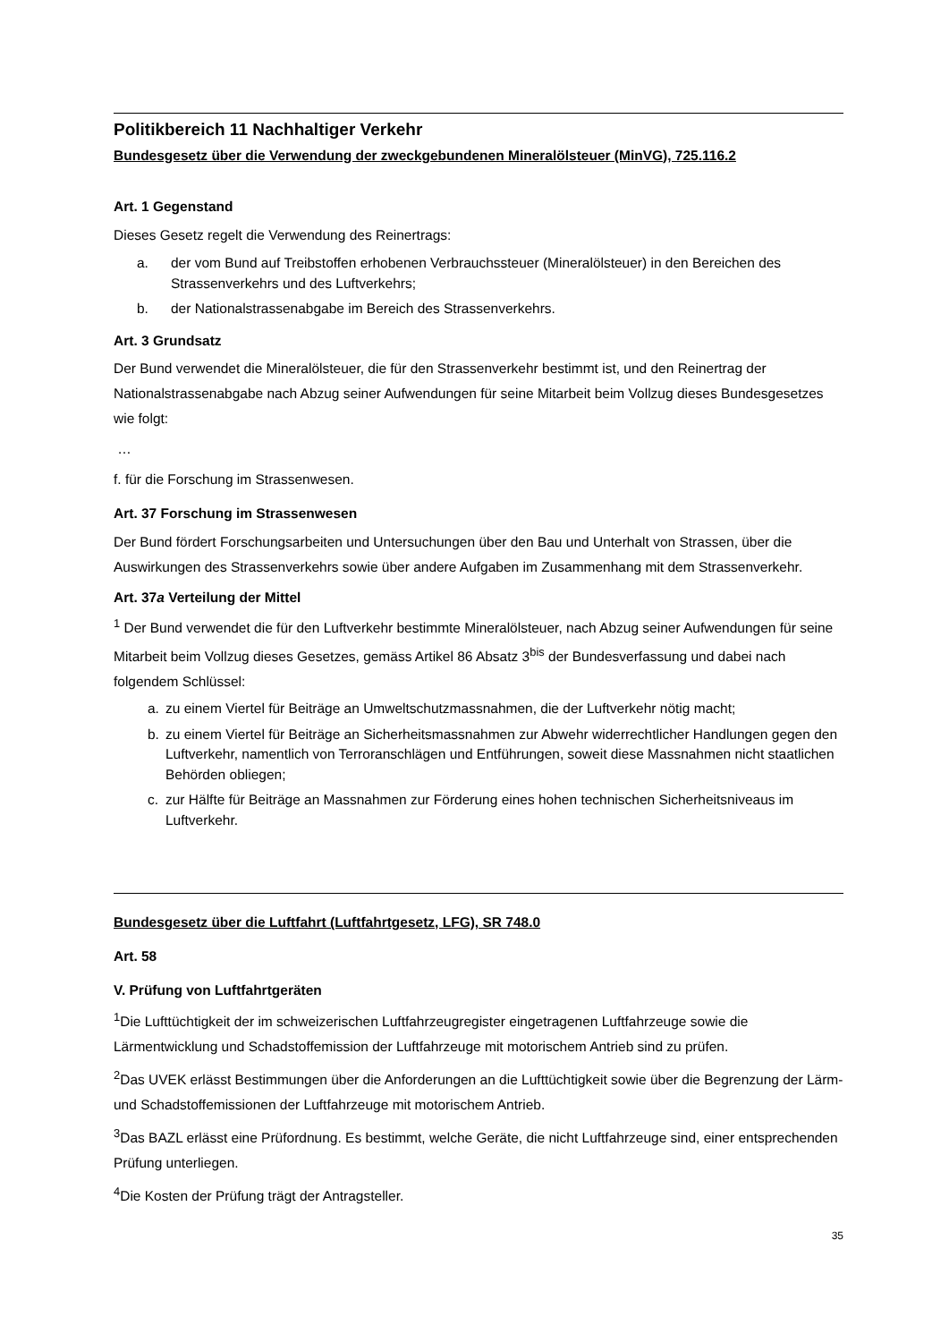Politikbereich 11 Nachhaltiger Verkehr
Bundesgesetz über die Verwendung der zweckgebundenen Mineralölsteuer (MinVG), 725.116.2
Art. 1 Gegenstand
Dieses Gesetz regelt die Verwendung des Reinertrags:
a. der vom Bund auf Treibstoffen erhobenen Verbrauchssteuer (Mineralölsteuer) in den Bereichen des Strassenverkehrs und des Luftverkehrs;
b. der Nationalstrassenabgabe im Bereich des Strassenverkehrs.
Art. 3 Grundsatz
Der Bund verwendet die Mineralölsteuer, die für den Strassenverkehr bestimmt ist, und den Reinertrag der Nationalstrassenabgabe nach Abzug seiner Aufwendungen für seine Mitarbeit beim Vollzug dieses Bundesgesetzes wie folgt:
…
f. für die Forschung im Strassenwesen.
Art. 37 Forschung im Strassenwesen
Der Bund fördert Forschungsarbeiten und Untersuchungen über den Bau und Unterhalt von Strassen, über die Auswirkungen des Strassenverkehrs sowie über andere Aufgaben im Zusammenhang mit dem Strassenverkehr.
Art. 37a Verteilung der Mittel
<sup>1</sup> Der Bund verwendet die für den Luftverkehr bestimmte Mineralölsteuer, nach Abzug seiner Aufwendungen für seine Mitarbeit beim Vollzug dieses Gesetzes, gemäss Artikel 86 Absatz 3<sup>bis</sup> der Bundesverfassung und dabei nach folgendem Schlüssel:
a. zu einem Viertel für Beiträge an Umweltschutzmassnahmen, die der Luftverkehr nötig macht;
b. zu einem Viertel für Beiträge an Sicherheitsmassnahmen zur Abwehr widerrechtlicher Handlungen gegen den Luftverkehr, namentlich von Terroranschlägen und Entführungen, soweit diese Massnahmen nicht staatlichen Behörden obliegen;
c. zur Hälfte für Beiträge an Massnahmen zur Förderung eines hohen technischen Sicherheitsniveaus im Luftverkehr.
Bundesgesetz über die Luftfahrt (Luftfahrtgesetz, LFG), SR 748.0
Art. 58
V. Prüfung von Luftfahrtgeräten
<sup>1</sup> Die Lufttüchtigkeit der im schweizerischen Luftfahrzeugregister eingetragenen Luftfahrzeuge sowie die Lärmentwicklung und Schadstoffemission der Luftfahrzeuge mit motorischem Antrieb sind zu prüfen.
<sup>2</sup> Das UVEK erlässt Bestimmungen über die Anforderungen an die Lufttüchtigkeit sowie über die Begrenzung der Lärm- und Schadstoffemissionen der Luftfahrzeuge mit motorischem Antrieb.
<sup>3</sup> Das BAZL erlässt eine Prüfordnung. Es bestimmt, welche Geräte, die nicht Luftfahrzeuge sind, einer entsprechenden Prüfung unterliegen.
<sup>4</sup> Die Kosten der Prüfung trägt der Antragsteller.
35